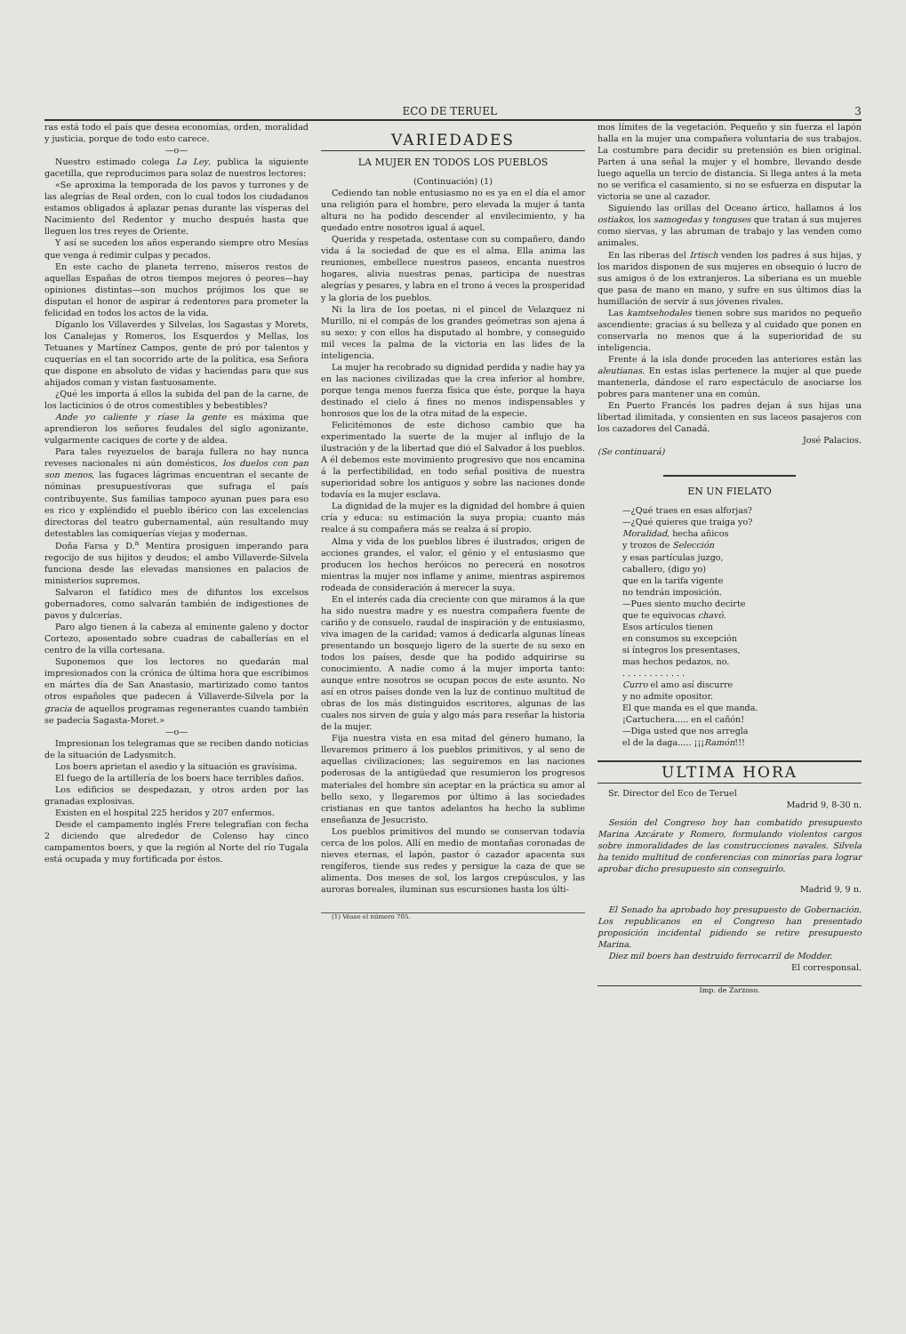ECO DE TERUEL 3
ras está todo el país que desea economías, orden, moralidad y justicia, porque de todo esto carece.
—o—
Nuestro estimado colega La Ley, publica la siguiente gacetilla, que reproducimos para solaz de nuestros lectores:
«Se aproxima la temporada de los pavos y turrones y de las alegrías de Real orden, con lo cual todos los ciudadanos estamos obligados á aplazar penas durante las vísperas del Nacimiento del Redentor y mucho después hasta que lleguen los tres reyes de Oriente.
Y así se suceden los años esperando siempre otro Mesías que venga á redimir culpas y pecados.
En este cacho de planeta terreno, míseros restos de aquellas Españas de otros tiempos mejores ó peores—hay opiniones distintas—son muchos prójimos los que se disputan el honor de aspirar á redentores para prometer la felicidad en todos los actos de la vida.
Díganlo los Villaverdes y Silvelas, los Sagastas y Morets, los Canalejas y Romeros, los Esquerdos y Mellas, los Tetuanes y Martínez Campos, gente de pró por talentos y cuquerías en el tan socorrido arte de la política, esa Señora que dispone en absoluto de vidas y haciendas para que sus ahijados coman y vistan fastuosamente.
¿Qué les importa á ellos la subida del pan de la carne, de los lacticinios ó de otros comestibles y bebestibles?
Ande yo caliente y ríase la gente es máxima que aprendieron los señores feudales del siglo agonizante, vulgarmente caciques de corte y de aldea.
Para tales reyezuelos de baraja fullera no hay nunca reveses nacionales ni aún domésticos, los duelos con pan son menos, las fugaces lágrimas encuentran el secante de nóminas presupuestívoras que sufraga el país contribuyente. Sus familias tampoco ayunan pues para eso es rico y expléndido el pueblo ibérico con las excelencias directoras del teatro gubernamental, aún resultando muy detestables las comiquerías viejas y modernas.
Doña Farsa y D.<sup>a</sup> Mentira prosiguen imperando para regocijo de sus hijitos y deudos; el ambo Villaverde-Silvela funciona desde las elevadas mansiones en palacios de ministerios supremos.
Salvaron el fatídico mes de difuntos los excelsos gobernadores, como salvarán también de indigestiones de pavos y dulcerías.
Paro algo tienen á la cabeza al eminente galeno y doctor Cortezo, aposentado sobre cuadras de caballerías en el centro de la villa cortesana.
Suponemos que los lectores no quedarán mal impresionados con la crónica de última hora que escribimos en mártes día de San Anastasio, martirizado como tantos otros españoles que padecen á Villaverde-Silvela por la gracia de aquellos programas regenerantes cuando también se padecía Sagasta-Moret.»
—o—
Impresionan los telegramas que se reciben dando noticias de la situación de Ladysmitch.
Los boers aprietan el asedio y la situación es gravísima.
El fuego de la artillería de los boers hace terribles daños.
Los edificios se despedazan, y otros arden por las granadas explosivas.
Existen en el hospital 225 heridos y 207 enfermos.
Desde el campamento inglés Frere telegrafían con fecha 2 diciendo que alrededor de Colenso hay cinco campamentos boers, y que la región al Norte del río Tugala está ocupada y muy fortificada por éstos.
VARIEDADES
LA MUJER EN TODOS LOS PUEBLOS
(Continuación) (1)
Cediendo tan noble entusiasmo no es ya en el día el amor una religión para el hombre, pero elevada la mujer á tanta altura no ha podido descender al envilecimiento, y ha quedado entre nosotros igual á aquel.
Querida y respetada, ostentase con su compañero, dando vida á la sociedad de que es el alma. Ella anima las reuniones, embellece nuestros paseos, encanta nuestros hogares, alivia nuestras penas, participa de nuestras alegrías y pesares, y labra en el trono á veces la prosperidad y la gloria de los pueblos.
Ni la lira de los poetas, ni el pincel de Velazquez ni Murillo, ni el compás de los grandes geómetras son ajena á su sexo: y con ellos ha disputado al hombre, y conseguido mil veces la palma de la victoria en las lides de la inteligencia.
La mujer ha recobrado su dignidad perdida y nadie hay ya en las naciones civilizadas que la crea inferior al hombre, porque tenga menos fuerza física que éste, porque la haya destinado el cielo á fines no menos indispensables y honrosos que los de la otra mitad de la especie.
Felicitémonos de este dichoso cambio que ha experimentado la suerte de la mujer al influjo de la ilustración y de la libertad que dió el Salvador á los pueblos. A él debemos este movimiento progresivo que nos encamina á la perfectibilidad, en todo señal positiva de nuestra superioridad sobre los antiguos y sobre las naciones donde todavía es la mujer esclava.
La dignidad de la mujer es la dignidad del hombre á quien cría y educa: su estimación la suya propia; cuanto más realce á su compañera más se realza á sí propio.
Alma y vida de los pueblos libres é ilustrados, origen de acciones grandes, el valor, el génio y el entusiasmo que producen los hechos heróicos no perecerá en nosotros mientras la mujer nos inflame y anime, mientras aspiremos rodeada de consideración á merecer la suya.
En el interés cada día creciente con que miramos á la que ha sido nuestra madre y es nuestra compañera fuente de cariño y de consuelo, raudal de inspiración y de entusiasmo, viva imagen de la caridad; vamos á dedicarla algunas líneas presentando un bosquejo ligero de la suerte de su sexo en todos los países, desde que ha podido adquirirse su conocimiento. A nadie como á la mujer importa tanto: aunque entre nosotros se ocupan pocos de este asunto. No así en otros países donde ven la luz de continuo multitud de obras de los más distinguidos escritores, algunas de las cuales nos sirven de guía y algo más para reseñar la historia de la mujer.
Fija nuestra vista en esa mitad del género humano, la llevaremos primero á los pueblos primitivos, y al seno de aquellas civilizaciones; las seguiremos en las naciones poderosas de la antigüedad que resumieron los progresos materiales del hombre sin aceptar en la práctica su amor al bello sexo, y llegaremos por último á las sociedades cristianas en que tantos adelantos ha hecho la sublime enseñanza de Jesucristo.
Los pueblos primitivos del mundo se conservan todavía cerca de los polos. Allí en medio de montañas coronadas de nieves eternas, el lapón, pastor ó cazador apacenta sus rengíferos, tiende sus redes y persigue la caza de que se alimenta. Dos meses de sol, los largos crepúsculos, y las auroras boreales, iluminan sus escursiones hasta los últi-
(1) Véase el número 705.
mos límites de la vegetación. Pequeño y sin fuerza el lapón halla en la mujer una compañera voluntaria de sus trabajos. La costumbre para decidir su pretensión es bien original. Parten á una señal la mujer y el hombre, llevando desde luego aquella un tercio de distancia. Si llega antes á la meta no se verifica el casamiento, si no se esfuerza en disputar la victoria se une al cazador.
Siguiendo las orillas del Oceano ártico, hallamos á los ostiakos, los samogedas y tonguses que tratan á sus mujeres como siervas, y las abruman de trabajo y las venden como animales.
En las riberas del Irtisch venden los padres á sus hijas, y los maridos disponen de sus mujeres en obsequio ó lucro de sus amigos ó de los extranjeros. La siberiana es un mueble que pasa de mano en mano, y sufre en sus últimos días la humillación de servir á sus jóvenes rivales.
Las kamtsehodales tienen sobre sus maridos no pequeño ascendiente: gracias á su belleza y al cuidado que ponen en conservarla no menos que á la superioridad de su inteligencia.
Frente á la isla donde proceden las anteriores están las aleutianas. En estas islas pertenece la mujer al que puede mantenerla, dándose el raro espectáculo de asociarse los pobres para mantener una en común.
En Puerto Francés los padres dejan á sus hijas una libertad ilimitada, y consienten en sus laceos pasajeros con los cazadores del Canadá.
José Palacios.
(Se continuará)
EN UN FIELATO
—¿Qué traes en esas alforjas?
—¿Qué quieres que traiga yo?
Moralidad, hecha añicos
y trozos de Selección
y esas partículas juzgo,
caballero, (digo yo)
que en la tarifa vigente
no tendrán imposición.
—Pues siento mucho decirte
que te equivocas chavó.
Esos artículos tienen
en consumos su excepción
si íntegros los presentases,
mas hechos pedazos, no.
. . . . . . . . . . . .
Curro el amo así discurre
y no admite opositor.
El que manda es el que manda.
¡Cartuchera..... en el cañón!
—Diga usted que nos arregla
el de la daga..... ¡¡¡Ramón!!!
ULTIMA HORA
Sr. Director del Eco de Teruel
Madrid 9, 8-30 n.
Sesión del Congreso hoy han combatido presupuesto Marina Azcárate y Romero, formulando violentos cargos sobre inmoralidades de las construcciones navales. Silvela ha tenido multitud de conferencias con minorías para lograr aprobar dicho presupuesto sin conseguirlo.
Madrid 9, 9 n.
El Senado ha aprobado hoy presupuesto de Gobernación. Los republicanos en el Congreso han presentado proposición incidental pidiendo se retire presupuesto Marina.
Diez mil boers han destruido ferrocarril de Modder.
El corresponsal.
Imp. de Zarzoso.